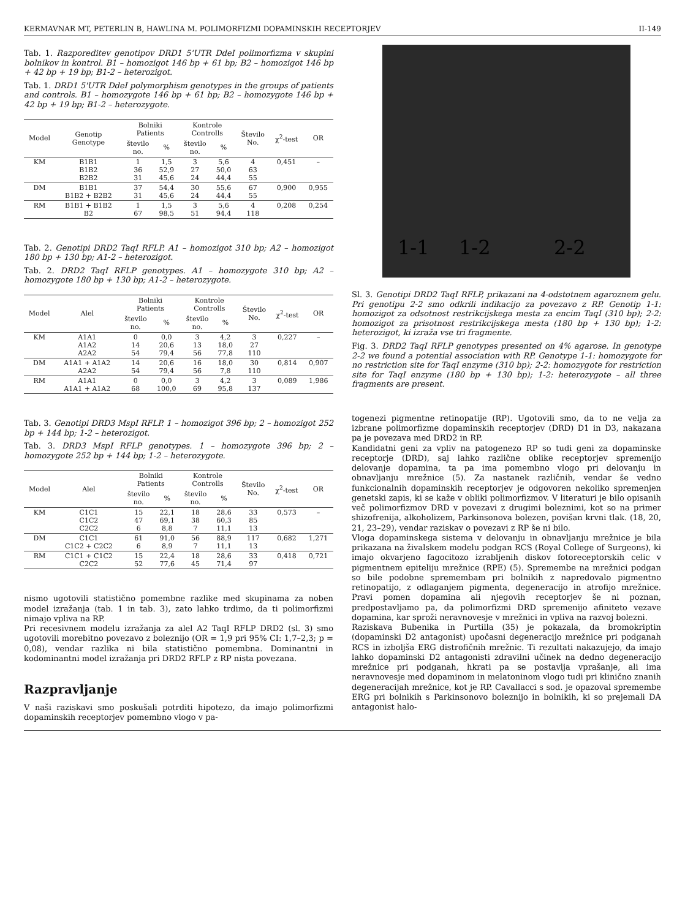KERMAVNAR MT, PETERLIN B, HAWLINA M. POLIMORFIZMI DOPAMINSKIH RECEPTORJEV II-149
Tab. 1. Razporeditev genotipov DRD1 5'UTR DdeI polimorfizma v skupini bolnikov in kontrol. B1 – homozigot 146 bp + 61 bp; B2 – homozigot 146 bp + 42 bp + 19 bp; B1-2 – heterozigot.
Tab. 1. DRD1 5'UTR DdeI polymorphism genotypes in the groups of patients and controls. B1 – homozygote 146 bp + 61 bp; B2 – homozygote 146 bp + 42 bp + 19 bp; B1-2 – heterozygote.
| Model | Genotip Genotype | Bolniki Patients | | Kontrole Controlls | | Število No. | χ<sup>2</sup>-test | OR |
| --- | --- | --- | --- | --- | --- | --- | --- | --- |
| | | število no. | % | število no. | % | | | |
| KM | B1B1 B1B2 B2B2 | 1 36 31 | 1,5 52,9 45,6 | 3 27 24 | 5,6 50,0 44,4 | 4 63 55 | 0,451 | – |
| DM | B1B1 B1B2 + B2B2 | 37 31 | 54,4 45,6 | 30 24 | 55,6 44,4 | 67 55 | 0,900 | 0,955 |
| RM | B1B1 + B1B2 B2 | 1 67 | 1,5 98,5 | 3 51 | 5,6 94,4 | 4 118 | 0,208 | 0,254 |
Tab. 2. Genotipi DRD2 TaqI RFLP. A1 – homozigot 310 bp; A2 – homozigot 180 bp + 130 bp; A1-2 – heterozigot.
Tab. 2. DRD2 TaqI RFLP genotypes. A1 – homozygote 310 bp; A2 – homozygote 180 bp + 130 bp; A1-2 – heterozygote.
| Model | Alel | Bolniki Patients | | Kontrole Controlls | | Število No. | χ<sup>2</sup>-test | OR |
| --- | --- | --- | --- | --- | --- | --- | --- | --- |
| | | število no. | % | število no. | % | | | |
| KM | A1A1 A1A2 A2A2 | 0 14 54 | 0,0 20,6 79,4 | 3 13 56 | 4,2 18,0 77,8 | 3 27 110 | 0,227 | – |
| DM | A1A1 + A1A2 A2A2 | 14 54 | 20,6 79,4 | 16 56 | 18,0 7,8 | 30 110 | 0,814 | 0,907 |
| RM | A1A1 A1A1 + A1A2 | 0 68 | 0,0 100,0 | 3 69 | 4,2 95,8 | 3 137 | 0,089 | 1,986 |
Tab. 3. Genotipi DRD3 MspI RFLP. 1 – homozigot 396 bp; 2 – homozigot 252 bp + 144 bp; 1-2 – heterozigot.
Tab. 3. DRD3 MspI RFLP genotypes. 1 – homozygote 396 bp; 2 – homozygote 252 bp + 144 bp; 1-2 – heterozygote.
| Model | Alel | Bolniki Patients | | Kontrole Controlls | | Število No. | χ<sup>2</sup>-test | OR |
| --- | --- | --- | --- | --- | --- | --- | --- | --- |
| | | število no. | % | število no. | % | | | |
| KM | C1C1 C1C2 C2C2 | 15 47 6 | 22,1 69,1 8,8 | 18 38 7 | 28,6 60,3 11,1 | 33 85 13 | 0,573 | – |
| DM | C1C1 C1C2 + C2C2 | 61 6 | 91,0 8,9 | 56 7 | 88,9 11,1 | 117 13 | 0,682 | 1,271 |
| RM | C1C1 + C1C2 C2C2 | 15 52 | 22,4 77,6 | 18 45 | 28,6 71,4 | 33 97 | 0,418 | 0,721 |
nismo ugotovili statistično pomembne razlike med skupinama za noben model izražanja (tab. 1 in tab. 3), zato lahko trdimo, da ti polimorfizmi nimajo vpliva na RP.
Pri recesivnem modelu izražanja za alel A2 TaqI RFLP DRD2 (sl. 3) smo ugotovili morebitno povezavo z boleznijo (OR = 1,9 pri 95% CI: 1,7–2,3; p = 0,08), vendar razlika ni bila statistično pomembna. Dominantni in kodominantni model izražanja pri DRD2 RFLP z RP nista povezana.
Razpravljanje
V naši raziskavi smo poskušali potrditi hipotezo, da imajo polimorfizmi dopaminskih receptorjev pomembno vlogo v pa-
1-1 1-2 2-2
Sl. 3. Genotipi DRD2 TaqI RFLP, prikazani na 4-odstotnem agaroznem gelu. Pri genotipu 2-2 smo odkrili indikacijo za povezavo z RP. Genotip 1-1: homozigot za odsotnost restrikcijskega mesta za encim TaqI (310 bp); 2-2: homozigot za prisotnost restrikcijskega mesta (180 bp + 130 bp); 1-2: heterozigot, ki izraža vse tri fragmente.
Fig. 3. DRD2 TaqI RFLP genotypes presented on 4% agarose. In genotype 2-2 we found a potential association with RP. Genotype 1-1: homozygote for no restriction site for TaqI enzyme (310 bp); 2-2: homozygote for restriction site for TaqI enzyme (180 bp + 130 bp); 1-2: heterozygote – all three fragments are present.
togenezi pigmentne retinopatije (RP). Ugotovili smo, da to ne velja za izbrane polimorfizme dopaminskih receptorjev (DRD) D1 in D3, nakazana pa je povezava med DRD2 in RP.
Kandidatni geni za vpliv na patogenezo RP so tudi geni za dopaminske receptorje (DRD), saj lahko različne oblike receptorjev spremenijo delovanje dopamina, ta pa ima pomembno vlogo pri delovanju in obnavljanju mrežnice (5). Za nastanek različnih, vendar še vedno funkcionalnih dopaminskih receptorjev je odgovoren nekoliko spremenjen genetski zapis, ki se kaže v obliki polimorfizmov. V literaturi je bilo opisanih več polimorfizmov DRD v povezavi z drugimi boleznimi, kot so na primer shizofrenija, alkoholizem, Parkinsonova bolezen, povišan krvni tlak. (18, 20, 21, 23–29), vendar raziskav o povezavi z RP še ni bilo.
Vloga dopaminskega sistema v delovanju in obnavljanju mrežnice je bila prikazana na živalskem modelu podgan RCS (Royal College of Surgeons), ki imajo okvarjeno fagocitozo izrabljenih diskov fotoreceptorskih celic v pigmentnem epiteliju mrežnice (RPE) (5). Spremembe na mrežnici podgan so bile podobne spremembam pri bolnikih z napredovalo pigmentno retinopatijo, z odlaganjem pigmenta, degeneracijo in atrofijo mrežnice. Pravi pomen dopamina ali njegovih receptorjev še ni poznan, predpostavljamo pa, da polimorfizmi DRD spremenijo afiniteto vezave dopamina, kar sproži neravnovesje v mrežnici in vpliva na razvoj bolezni.
Raziskava Bubenika in Purtilla (35) je pokazala, da bromokriptin (dopaminski D2 antagonist) upočasni degeneracijo mrežnice pri podganah RCS in izboljša ERG distrofičnih mrežnic. Ti rezultati nakazujejo, da imajo lahko dopaminski D2 antagonisti zdravilni učinek na dedno degeneracijo mrežnice pri podganah, hkrati pa se postavlja vprašanje, ali ima neravnovesje med dopaminom in melatoninom vlogo tudi pri klinično znanih degeneracijah mrežnice, kot je RP. Cavallacci s sod. je opazoval spremembe ERG pri bolnikih s Parkinsonovo boleznijo in bolnikih, ki so prejemali DA antagonist halo-